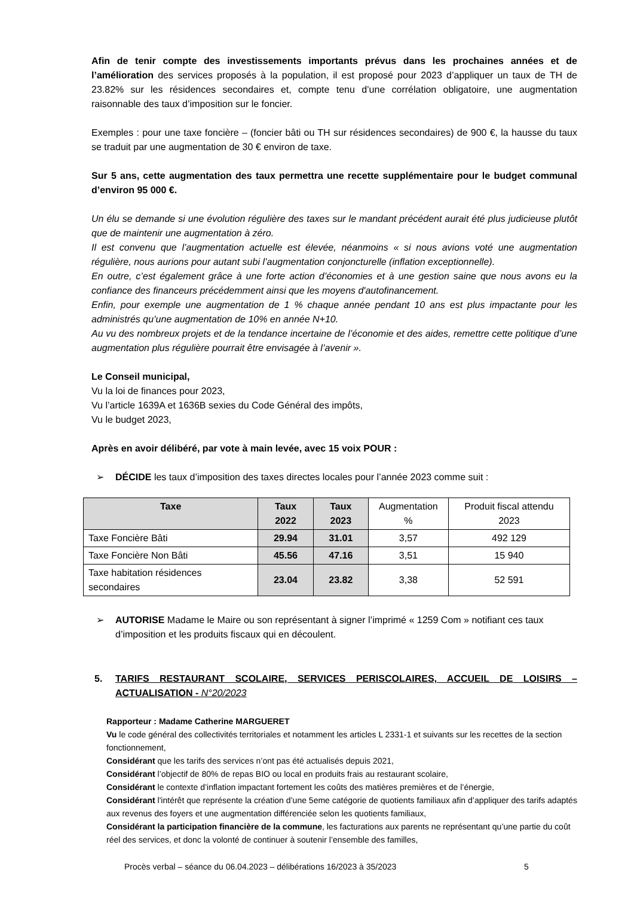Afin de tenir compte des investissements importants prévus dans les prochaines années et de l’amélioration des services proposés à la population, il est proposé pour 2023 d’appliquer un taux de TH de 23.82% sur les résidences secondaires et, compte tenu d’une corrélation obligatoire, une augmentation raisonnable des taux d’imposition sur le foncier.
Exemples : pour une taxe foncière – (foncier bâti ou TH sur résidences secondaires) de 900 €, la hausse du taux se traduit par une augmentation de 30 € environ de taxe.
Sur 5 ans, cette augmentation des taux permettra une recette supplémentaire pour le budget communal d’environ 95 000 €.
Un élu se demande si une évolution régulière des taxes sur le mandant précédent aurait été plus judicieuse plutôt que de maintenir une augmentation à zéro.
Il est convenu que l’augmentation actuelle est élevée, néanmoins « si nous avions voté une augmentation régulière, nous aurions pour autant subi l’augmentation conjoncturelle (inflation exceptionnelle).
En outre, c’est également grâce à une forte action d’économies et à une gestion saine que nous avons eu la confiance des financeurs précédemment ainsi que les moyens d'autofinancement.
Enfin, pour exemple une augmentation de 1 % chaque année pendant 10 ans est plus impactante pour les administrés qu’une augmentation de 10% en année N+10.
Au vu des nombreux projets et de la tendance incertaine de l’économie et des aides, remettre cette politique d’une augmentation plus régulière pourrait être envisagée à l’avenir ».
Le Conseil municipal,
Vu la loi de finances pour 2023,
Vu l’article 1639A et 1636B sexies du Code Général des impôts,
Vu le budget 2023,
Après en avoir délibéré, par vote à main levée, avec 15 voix POUR :
➢ DÉCIDE les taux d’imposition des taxes directes locales pour l’année 2023 comme suit :
| Taxe | Taux 2022 | Taux 2023 | Augmentation % | Produit fiscal attendu 2023 |
| --- | --- | --- | --- | --- |
| Taxe Foncière Bâti | 29.94 | 31.01 | 3,57 | 492 129 |
| Taxe Foncière Non Bâti | 45.56 | 47.16 | 3,51 | 15 940 |
| Taxe habitation résidences secondaires | 23.04 | 23.82 | 3,38 | 52 591 |
➢ AUTORISE Madame le Maire ou son représentant à signer l’imprimé « 1259 Com » notifiant ces taux d’imposition et les produits fiscaux qui en découlent.
5. TARIFS RESTAURANT SCOLAIRE, SERVICES PERISCOLAIRES, ACCUEIL DE LOISIRS – ACTUALISATION - N°20/2023
Rapporteur : Madame Catherine MARGUERET
Vu le code général des collectivités territoriales et notamment les articles L 2331-1 et suivants sur les recettes de la section fonctionnement,
Considérant que les tarifs des services n’ont pas été actualisés depuis 2021,
Considérant l’objectif de 80% de repas BIO ou local en produits frais au restaurant scolaire,
Considérant le contexte d’inflation impactant fortement les coûts des matières premières et de l’énergie,
Considérant l'intérêt que représente la création d’une 5eme catégorie de quotients familiaux afin d’appliquer des tarifs adaptés aux revenus des foyers et une augmentation différenciée selon les quotients familiaux,
Considérant la participation financière de la commune, les facturations aux parents ne représentant qu’une partie du coût réel des services, et donc la volonté de continuer à soutenir l’ensemble des familles,
Procès verbal – séance du 06.04.2023 – délibérations 16/2023 à 35/2023
5